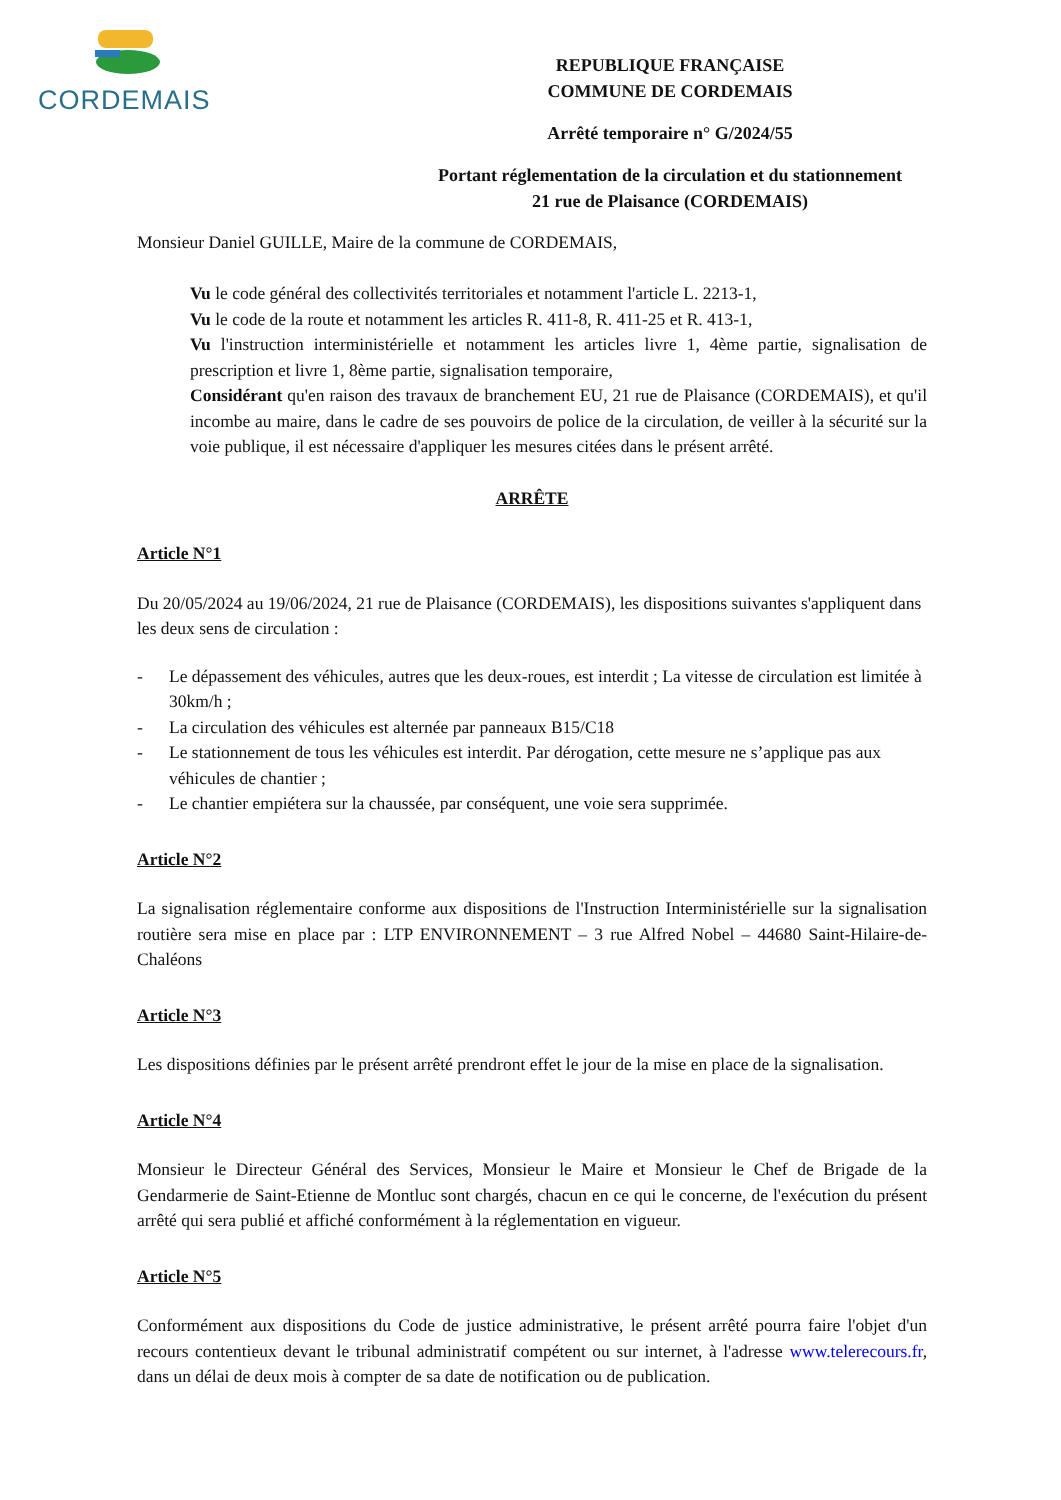CORDEMAIS
REPUBLIQUE FRANÇAISE
COMMUNE DE CORDEMAIS
Arrêté temporaire n° G/2024/55
Portant réglementation de la circulation et du stationnement
21 rue de Plaisance (CORDEMAIS)
Monsieur Daniel GUILLE, Maire de la commune de CORDEMAIS,
Vu le code général des collectivités territoriales et notamment l'article L. 2213-1,
Vu le code de la route et notamment les articles R. 411-8, R. 411-25 et R. 413-1,
Vu l'instruction interministérielle et notamment les articles livre 1, 4ème partie, signalisation de prescription et livre 1, 8ème partie, signalisation temporaire,
Considérant qu'en raison des travaux de branchement EU, 21 rue de Plaisance (CORDEMAIS), et qu'il incombe au maire, dans le cadre de ses pouvoirs de police de la circulation, de veiller à la sécurité sur la voie publique, il est nécessaire d'appliquer les mesures citées dans le présent arrêté.
ARRÊTE
Article N°1
Du 20/05/2024 au 19/06/2024, 21 rue de Plaisance (CORDEMAIS), les dispositions suivantes s'appliquent dans les deux sens de circulation :
- Le dépassement des véhicules, autres que les deux-roues, est interdit ; La vitesse de circulation est limitée à 30km/h ;
- La circulation des véhicules est alternée par panneaux B15/C18
- Le stationnement de tous les véhicules est interdit. Par dérogation, cette mesure ne s’applique pas aux véhicules de chantier ;
- Le chantier empiétera sur la chaussée, par conséquent, une voie sera supprimée.
Article N°2
La signalisation réglementaire conforme aux dispositions de l'Instruction Interministérielle sur la signalisation routière sera mise en place par : LTP ENVIRONNEMENT – 3 rue Alfred Nobel – 44680 Saint-Hilaire-de-Chaléons
Article N°3
Les dispositions définies par le présent arrêté prendront effet le jour de la mise en place de la signalisation.
Article N°4
Monsieur le Directeur Général des Services, Monsieur le Maire et Monsieur le Chef de Brigade de la Gendarmerie de Saint-Etienne de Montluc sont chargés, chacun en ce qui le concerne, de l'exécution du présent arrêté qui sera publié et affiché conformément à la réglementation en vigueur.
Article N°5
Conformément aux dispositions du Code de justice administrative, le présent arrêté pourra faire l'objet d'un recours contentieux devant le tribunal administratif compétent ou sur internet, à l'adresse www.telerecours.fr, dans un délai de deux mois à compter de sa date de notification ou de publication.